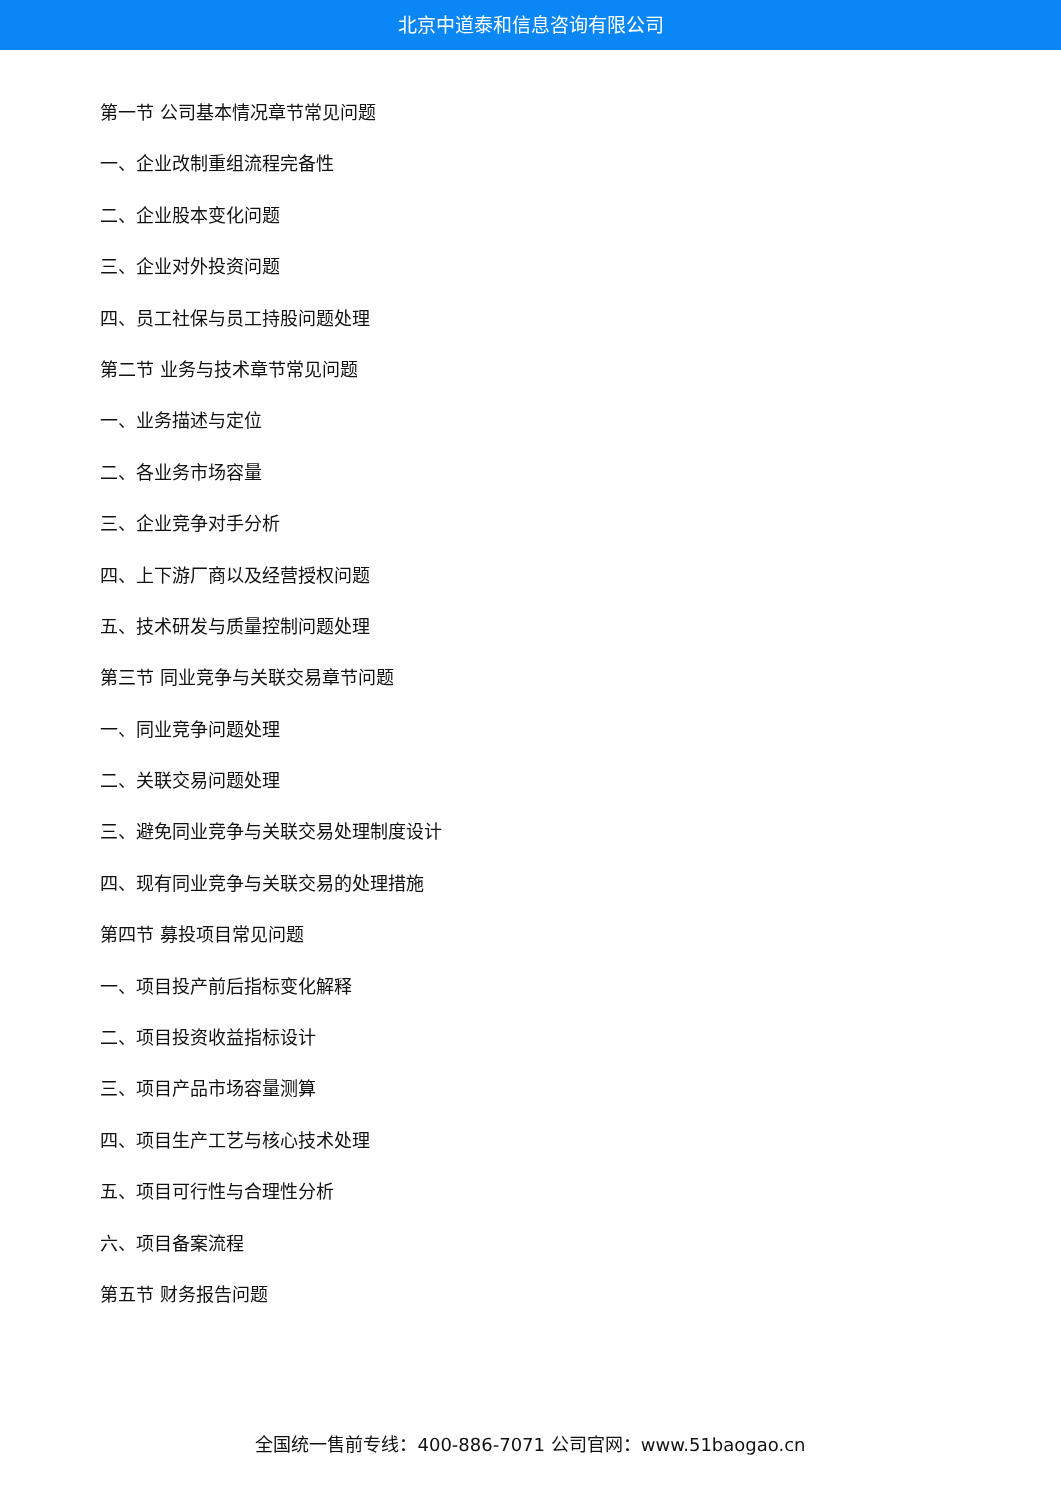北京中道泰和信息咨询有限公司
第一节 公司基本情况章节常见问题
一、企业改制重组流程完备性
二、企业股本变化问题
三、企业对外投资问题
四、员工社保与员工持股问题处理
第二节 业务与技术章节常见问题
一、业务描述与定位
二、各业务市场容量
三、企业竞争对手分析
四、上下游厂商以及经营授权问题
五、技术研发与质量控制问题处理
第三节 同业竞争与关联交易章节问题
一、同业竞争问题处理
二、关联交易问题处理
三、避免同业竞争与关联交易处理制度设计
四、现有同业竞争与关联交易的处理措施
第四节 募投项目常见问题
一、项目投产前后指标变化解释
二、项目投资收益指标设计
三、项目产品市场容量测算
四、项目生产工艺与核心技术处理
五、项目可行性与合理性分析
六、项目备案流程
第五节 财务报告问题
全国统一售前专线：400-886-7071 公司官网：www.51baogao.cn